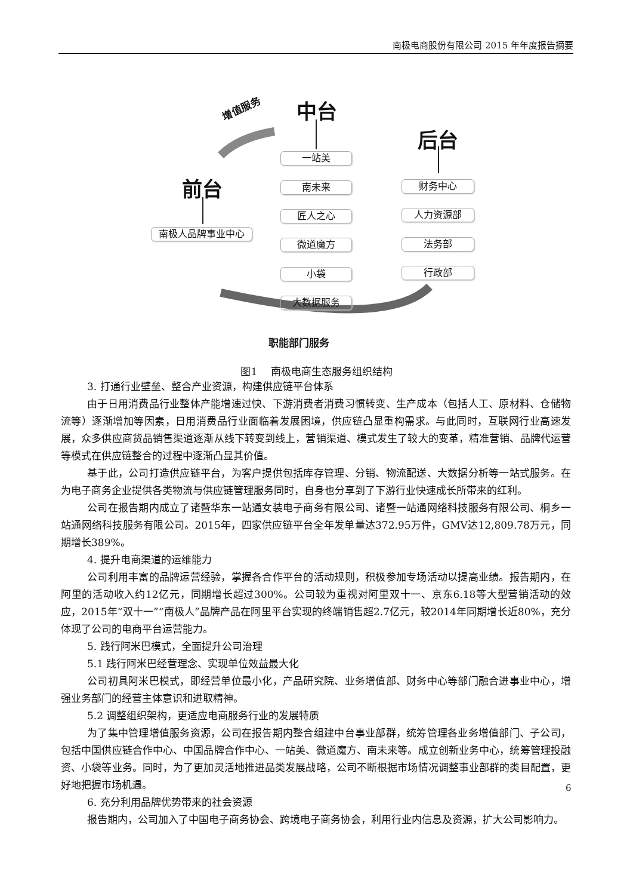南极电商股份有限公司 2015 年年度报告摘要
中台
后台
前台
增值服务
职能部门服务
一站美
南未来
匠人之心
微道魔方
小袋
大数据服务
南极人品牌事业中心
财务中心
人力资源部
法务部
行政部
图1　 南极电商生态服务组织结构
3. 打通行业壁垒、整合产业资源，构建供应链平台体系
由于日用消费品行业整体产能增速过快、下游消费者消费习惯转变、生产成本（包括人工、原材料、仓储物流等）逐渐增加等因素，日用消费品行业面临着发展困境，供应链凸显重构需求。与此同时，互联网行业高速发展，众多供应商货品销售渠道逐渐从线下转变到线上，营销渠道、模式发生了较大的变革，精准营销、品牌代运营等模式在供应链整合的过程中逐渐凸显其价值。
基于此，公司打造供应链平台，为客户提供包括库存管理、分销、物流配送、大数据分析等一站式服务。在为电子商务企业提供各类物流与供应链管理服务同时，自身也分享到了下游行业快速成长所带来的红利。
公司在报告期内成立了诸暨华东一站通女装电子商务有限公司、诸暨一站通网络科技服务有限公司、桐乡一站通网络科技服务有限公司。2015年，四家供应链平台全年发单量达372.95万件，GMV达12,809.78万元，同期增长389%。
4. 提升电商渠道的运维能力
公司利用丰富的品牌运营经验，掌握各合作平台的活动规则，积极参加专场活动以提高业绩。报告期内，在阿里的活动收入约12亿元，同期增长超过300%。公司较为重视对阿里双十一、京东6.18等大型营销活动的效应，2015年“双十一”“南极人”品牌产品在阿里平台实现的终端销售超2.7亿元，较2014年同期增长近80%，充分体现了公司的电商平台运营能力。
5. 践行阿米巴模式，全面提升公司治理
5.1 践行阿米巴经营理念、实现单位效益最大化
公司初具阿米巴模式，即经营单位最小化，产品研究院、业务增值部、财务中心等部门融合进事业中心，增强业务部门的经营主体意识和进取精神。
5.2 调整组织架构，更适应电商服务行业的发展特质
为了集中管理增值服务资源，公司在报告期内整合组建中台事业部群，统筹管理各业务增值部门、子公司，包括中国供应链合作中心、中国品牌合作中心、一站美、微道魔方、南未来等。成立创新业务中心，统筹管理投融资、小袋等业务。同时，为了更加灵活地推进品类发展战略，公司不断根据市场情况调整事业部群的类目配置，更好地把握市场机遇。
6. 充分利用品牌优势带来的社会资源
报告期内，公司加入了中国电子商务协会、跨境电子商务协会，利用行业内信息及资源，扩大公司影响力。
6